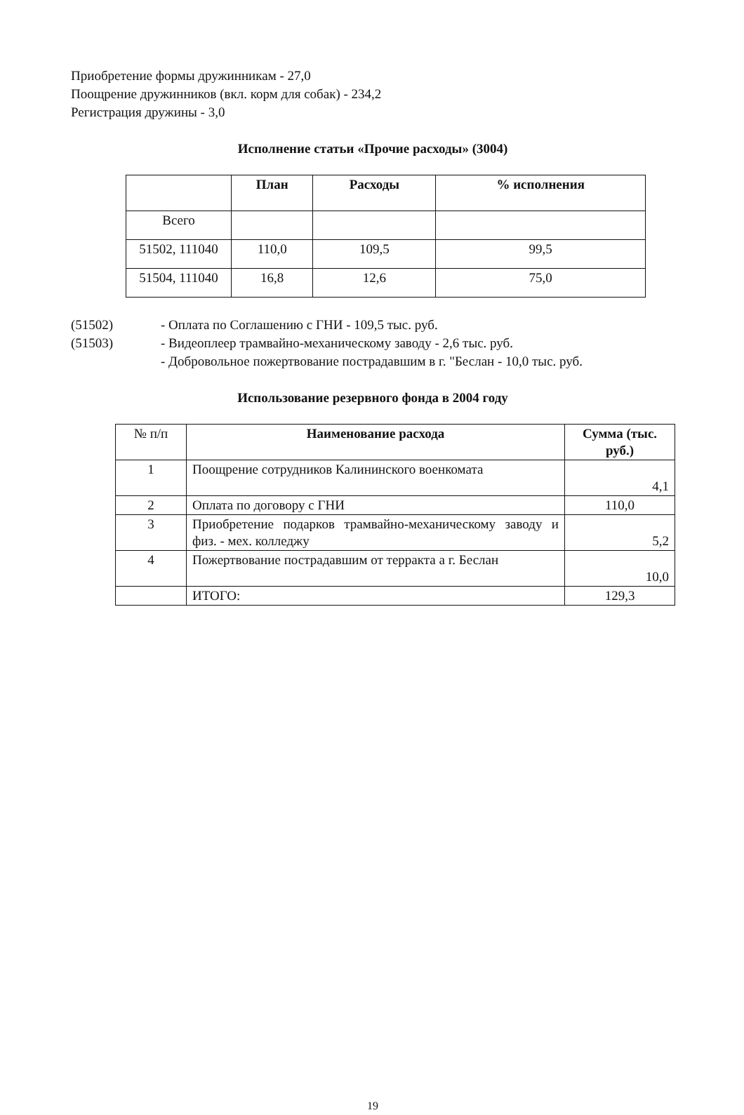Приобретение формы дружинникам - 27,0
Поощрение дружинников (вкл. корм для собак) - 234,2
Регистрация дружины - 3,0
Исполнение статьи «Прочие расходы» (3004)
| | План | Расходы | % исполнения |
| --- | --- | --- | --- |
| Всего | | | |
| 51502, 111040 | 110,0 | 109,5 | 99,5 |
| 51504, 111040 | 16,8 | 12,6 | 75,0 |
| (51502) | - Оплата по Соглашению с ГНИ - 109,5 тыс. руб. |
| (51503) | - Видеоплеер трамвайно-механическому заводу - 2,6 тыс. руб. |
| | - Добровольное пожертвование пострадавшим в г. "Беслан - 10,0 тыс. руб. |
Использование резервного фонда в 2004 году
| № п/п | Наименование расхода | Сумма (тыс. руб.) |
| --- | --- | --- |
| 1 | Поощрение сотрудников Калининского военкомата | 4,1 |
| 2 | Оплата по договору с ГНИ | 110,0 |
| 3 | Приобретение подарков трамвайно-механическому заводу и физ. - мех. колледжу | 5,2 |
| 4 | Пожертвование пострадавшим от терракта а г. Беслан | 10,0 |
| | ИТОГО: | 129,3 |
19